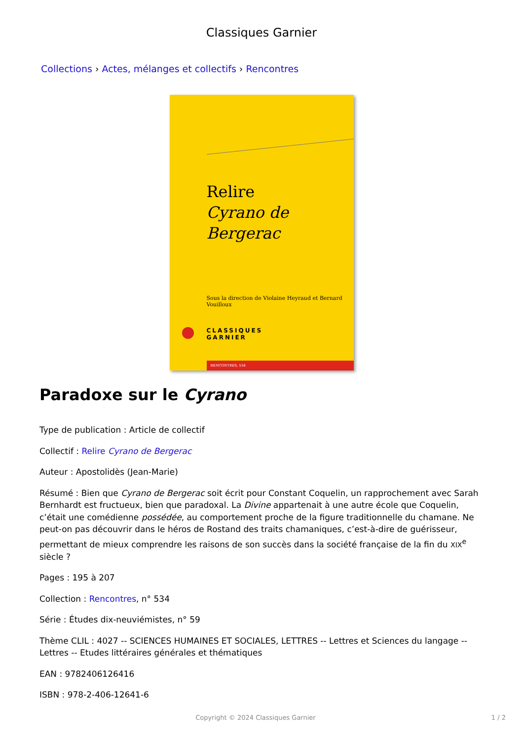Classiques Garnier
Collections › Actes, mélanges et collectifs › Rencontres
Relire
Cyrano de Bergerac
Sous la direction de Violaine Heyraud et Bernard Vouilloux
CLASSIQUES
GARNIER
RENCONTRES, 534
Paradoxe sur le Cyrano
Type de publication : Article de collectif
Collectif : Relire Cyrano de Bergerac
Auteur : Apostolidès (Jean-Marie)
Résumé : Bien que Cyrano de Bergerac soit écrit pour Constant Coquelin, un rapprochement avec Sarah Bernhardt est fructueux, bien que paradoxal. La Divine appartenait à une autre école que Coquelin, c’était une comédienne possédée, au comportement proche de la figure traditionnelle du chamane. Ne peut-on pas découvrir dans le héros de Rostand des traits chamaniques, c’est-à-dire de guérisseur, permettant de mieux comprendre les raisons de son succès dans la société française de la fin du XIX<sup>e</sup> siècle ?
Pages : 195 à 207
Collection : Rencontres, n° 534
Série : Études dix-neuviémistes, n° 59
Thème CLIL : 4027 -- SCIENCES HUMAINES ET SOCIALES, LETTRES -- Lettres et Sciences du langage -- Lettres -- Etudes littéraires générales et thématiques
EAN : 9782406126416
ISBN : 978-2-406-12641-6
Copyright © 2024 Classiques Garnier 1 / 2